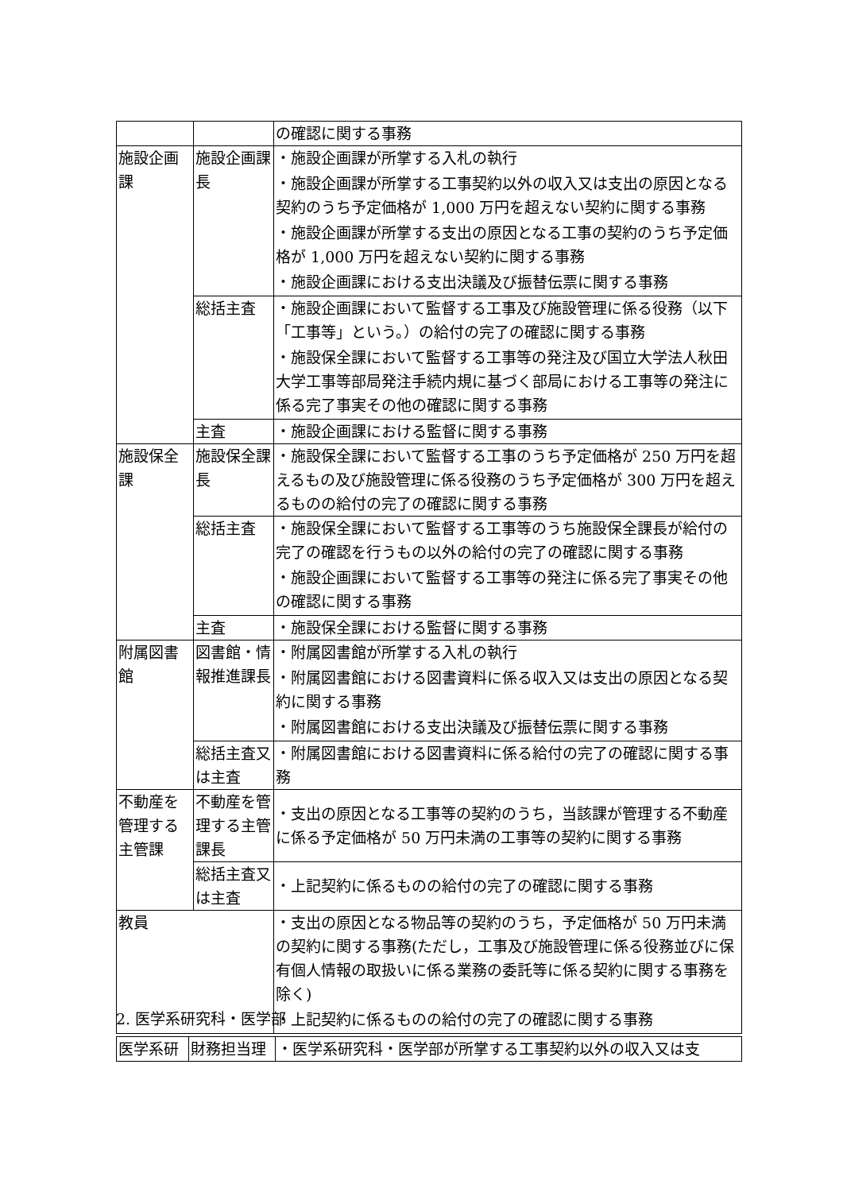| | | の確認に関する事務 |
| 施設企画課 | 施設企画課長 | ・施設企画課が所掌する入札の執行 ・施設企画課が所掌する工事契約以外の収入又は支出の原因となる契約のうち予定価格が 1,000 万円を超えない契約に関する事務 ・施設企画課が所掌する支出の原因となる工事の契約のうち予定価格が 1,000 万円を超えない契約に関する事務 ・施設企画課における支出決議及び振替伝票に関する事務 |
| | 総括主査 | ・施設企画課において監督する工事及び施設管理に係る役務（以下「工事等」という。）の給付の完了の確認に関する事務 ・施設保全課において監督する工事等の発注及び国立大学法人秋田大学工事等部局発注手続内規に基づく部局における工事等の発注に係る完了事実その他の確認に関する事務 |
| | 主査 | ・施設企画課における監督に関する事務 |
| 施設保全課 | 施設保全課長 | ・施設保全課において監督する工事のうち予定価格が 250 万円を超えるもの及び施設管理に係る役務のうち予定価格が 300 万円を超えるものの給付の完了の確認に関する事務 |
| | 総括主査 | ・施設保全課において監督する工事等のうち施設保全課長が給付の完了の確認を行うもの以外の給付の完了の確認に関する事務 ・施設企画課において監督する工事等の発注に係る完了事実その他の確認に関する事務 |
| | 主査 | ・施設保全課における監督に関する事務 |
| 附属図書館 | 図書館・情報推進課長 | ・附属図書館が所掌する入札の執行 ・附属図書館における図書資料に係る収入又は支出の原因となる契約に関する事務 ・附属図書館における支出決議及び振替伝票に関する事務 |
| | 総括主査又は主査 | ・附属図書館における図書資料に係る給付の完了の確認に関する事務 |
| 不動産を管理する主管課 | 不動産を管理する主管課長 | ・支出の原因となる工事等の契約のうち，当該課が管理する不動産に係る予定価格が 50 万円未満の工事等の契約に関する事務 |
| | 総括主査又は主査 | ・上記契約に係るものの給付の完了の確認に関する事務 |
| 教員 | | ・支出の原因となる物品等の契約のうち，予定価格が 50 万円未満の契約に関する事務(ただし，工事及び施設管理に係る役務並びに保有個人情報の取扱いに係る業務の委託等に係る契約に関する事務を除く) ・上記契約に係るものの給付の完了の確認に関する事務 |
2. 医学系研究科・医学部
| 医学系研 | 財務担当理 | ・医学系研究科・医学部が所掌する工事契約以外の収入又は支 |